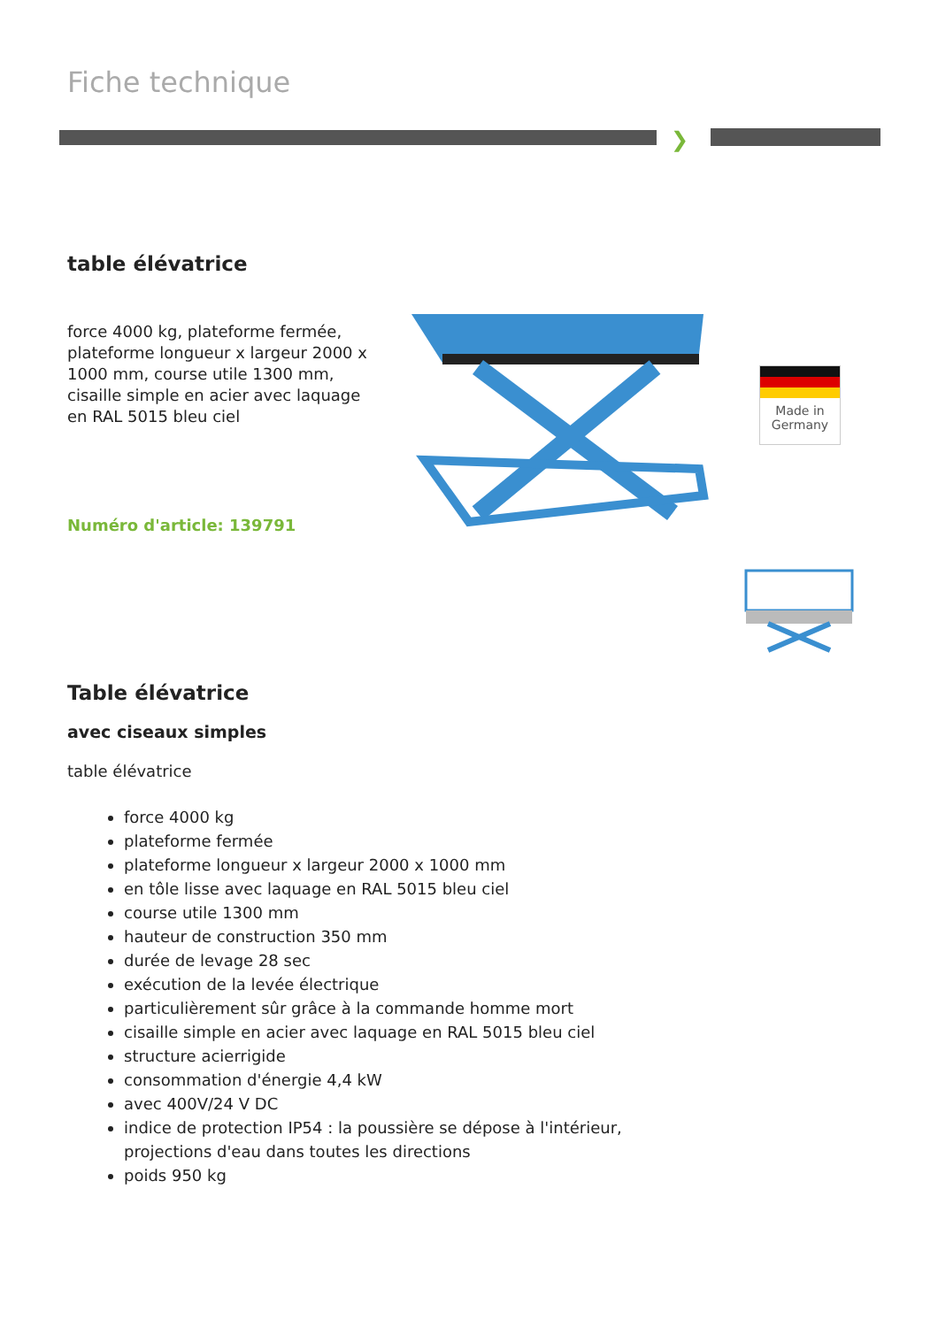Fiche technique
❯
table élévatrice
force 4000 kg, plateforme fermée, plateforme longueur x largeur 2000 x 1000 mm, course utile 1300 mm, cisaille simple en acier avec laquage en RAL 5015 bleu ciel
Numéro d'article: 139791
Made in Germany
Table élévatrice
avec ciseaux simples
table élévatrice
force 4000 kg
plateforme fermée
plateforme longueur x largeur 2000 x 1000 mm
en tôle lisse avec laquage en RAL 5015 bleu ciel
course utile 1300 mm
hauteur de construction 350 mm
durée de levage 28 sec
exécution de la levée électrique
particulièrement sûr grâce à la commande homme mort
cisaille simple en acier avec laquage en RAL 5015 bleu ciel
structure acierrigide
consommation d'énergie 4,4 kW
avec 400V/24 V DC
indice de protection IP54 : la poussière se dépose à l'intérieur, projections d'eau dans toutes les directions
poids 950 kg